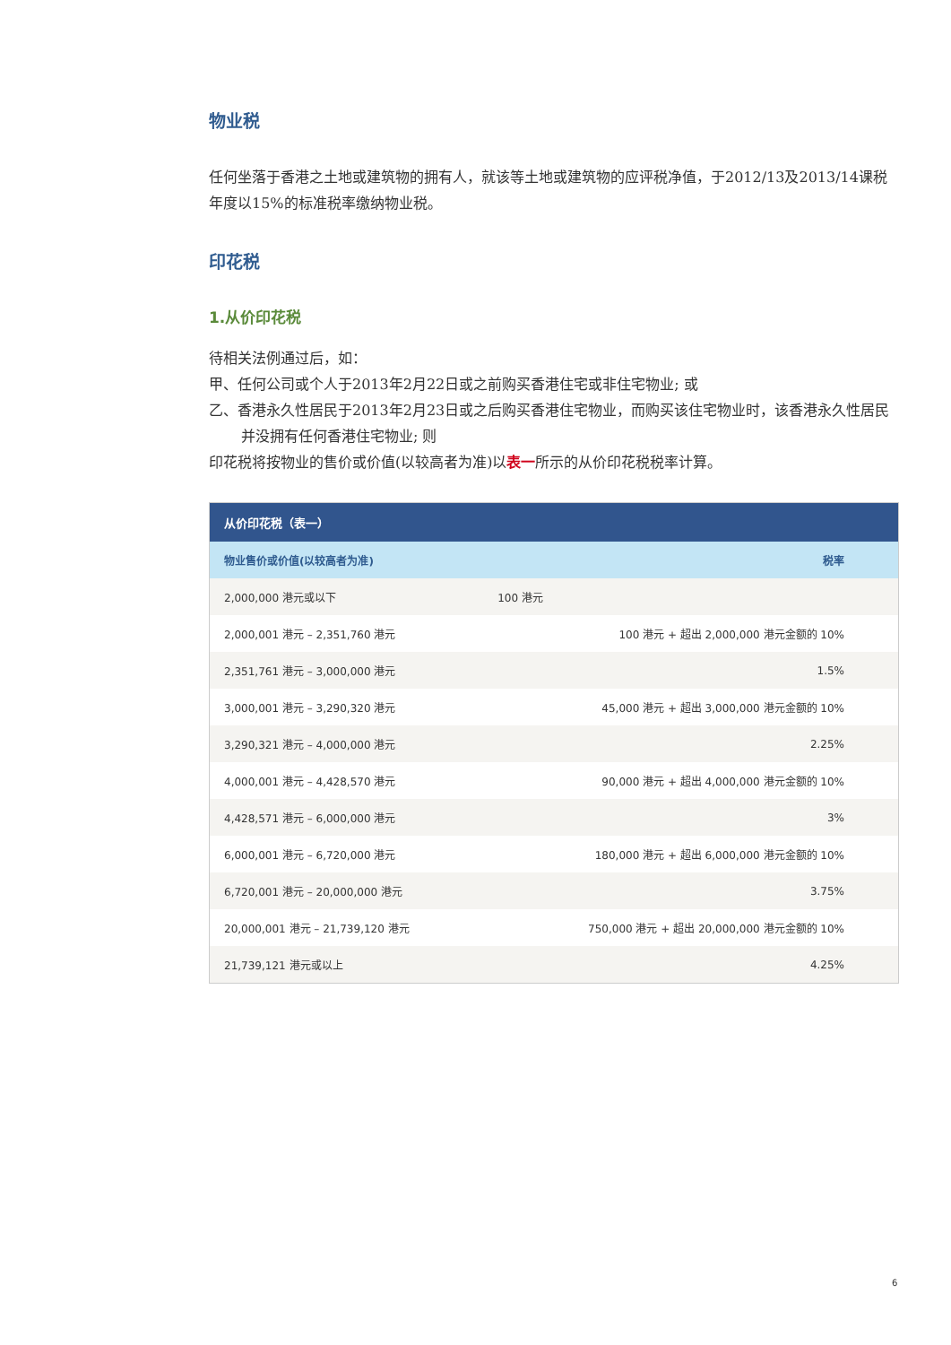物业税
任何坐落于香港之土地或建筑物的拥有人，就该等土地或建筑物的应评税净值，于2012/13及2013/14课税年度以15%的标准税率缴纳物业税。
印花税
1.从价印花税
待相关法例通过后，如：
甲、任何公司或个人于2013年2月22日或之前购买香港住宅或非住宅物业; 或
乙、香港永久性居民于2013年2月23日或之后购买香港住宅物业，而购买该住宅物业时，该香港永久性居民并没拥有任何香港住宅物业; 则
印花税将按物业的售价或价值(以较高者为准)以表一所示的从价印花税税率计算。
| 从价印花税（表一） | |
| --- | --- |
| 物业售价或价值(以较高者为准) | 税率 |
| 2,000,000 港元或以下 | 100 港元 |
| 2,000,001 港元 – 2,351,760 港元 | 100 港元 + 超出 2,000,000 港元金额的 10% |
| 2,351,761 港元 – 3,000,000 港元 | 1.5% |
| 3,000,001 港元 – 3,290,320 港元 | 45,000 港元 + 超出 3,000,000 港元金额的 10% |
| 3,290,321 港元 – 4,000,000 港元 | 2.25% |
| 4,000,001 港元 – 4,428,570 港元 | 90,000 港元 + 超出 4,000,000 港元金额的 10% |
| 4,428,571 港元 – 6,000,000 港元 | 3% |
| 6,000,001 港元 – 6,720,000 港元 | 180,000 港元 + 超出 6,000,000 港元金额的 10% |
| 6,720,001 港元 – 20,000,000 港元 | 3.75% |
| 20,000,001 港元 – 21,739,120 港元 | 750,000 港元 + 超出 20,000,000 港元金额的 10% |
| 21,739,121 港元或以上 | 4.25% |
6